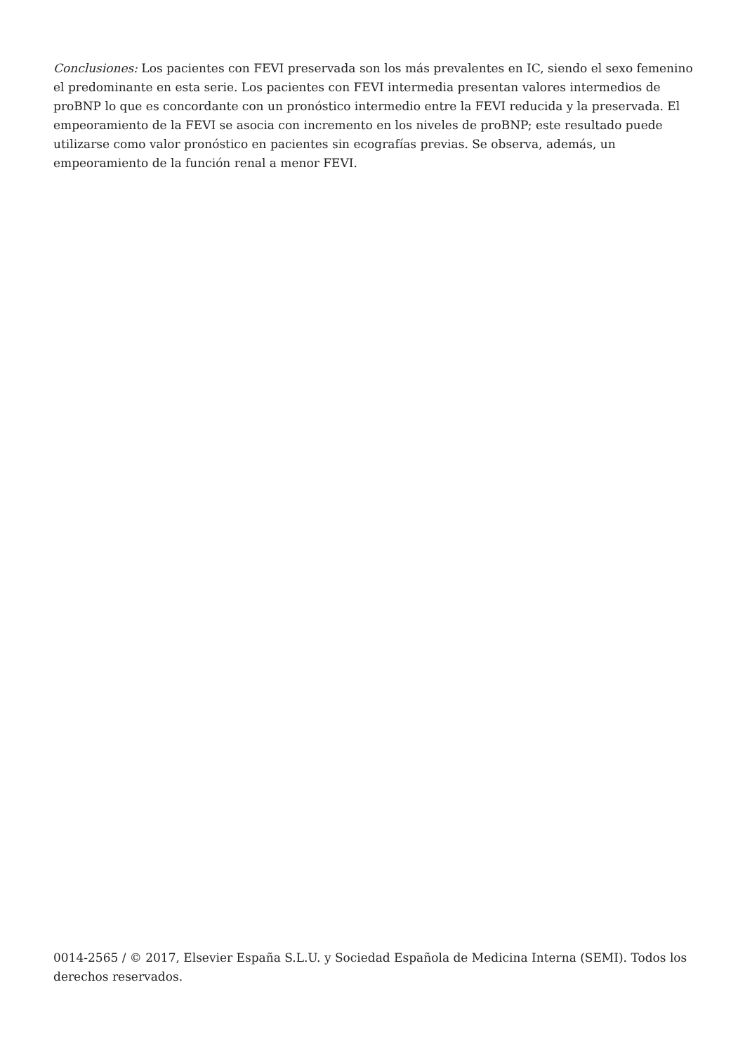Conclusiones: Los pacientes con FEVI preservada son los más prevalentes en IC, siendo el sexo femenino el predominante en esta serie. Los pacientes con FEVI intermedia presentan valores intermedios de proBNP lo que es concordante con un pronóstico intermedio entre la FEVI reducida y la preservada. El empeoramiento de la FEVI se asocia con incremento en los niveles de proBNP; este resultado puede utilizarse como valor pronóstico en pacientes sin ecografías previas. Se observa, además, un empeoramiento de la función renal a menor FEVI.
0014-2565 / © 2017, Elsevier España S.L.U. y Sociedad Española de Medicina Interna (SEMI). Todos los derechos reservados.